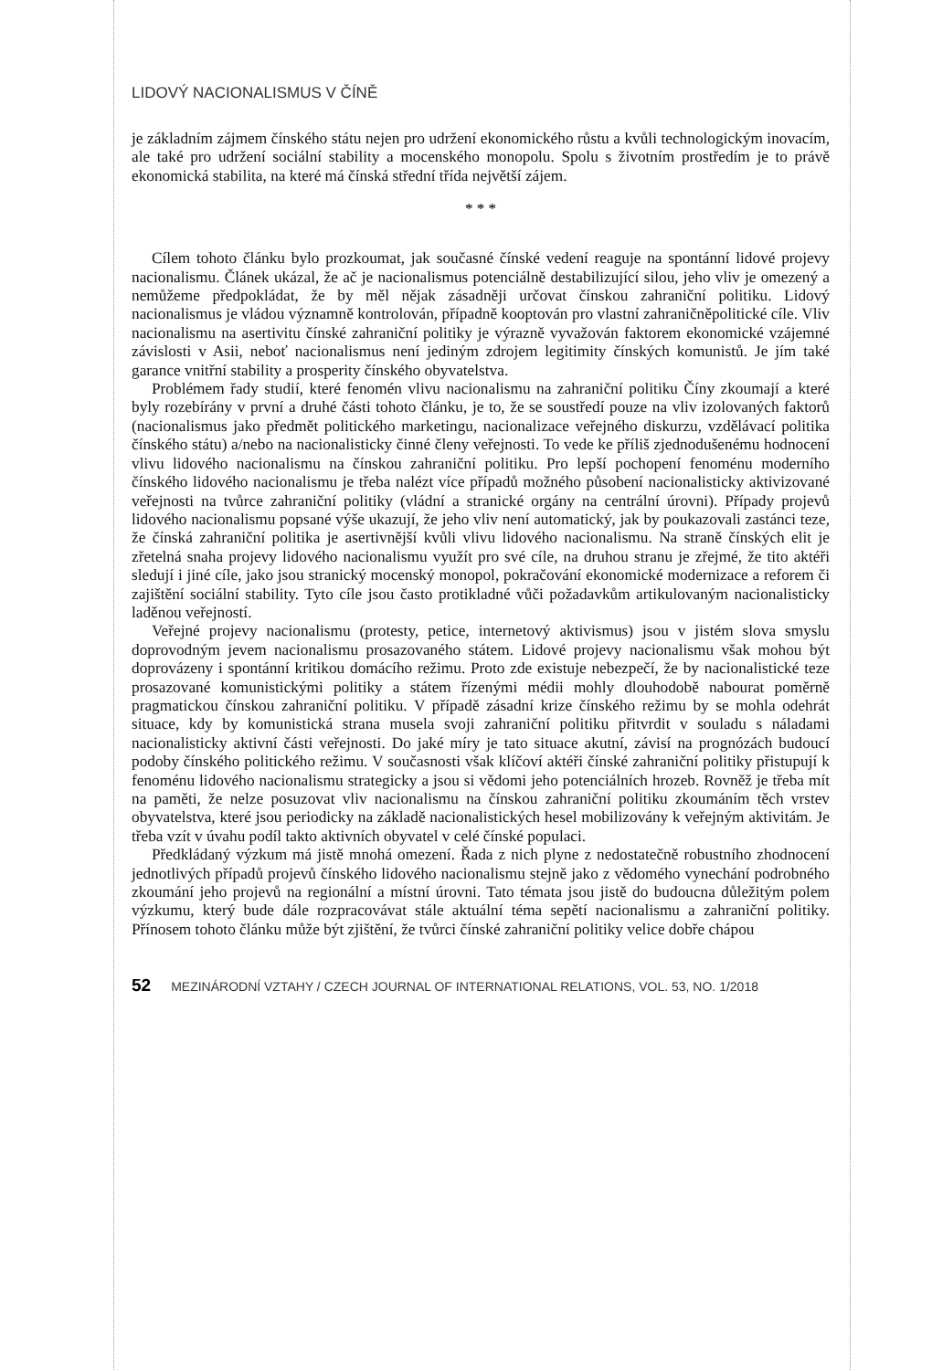LIDOVÝ NACIONALISMUS V ČÍNĚ
je základním zájmem čínského státu nejen pro udržení ekonomického růstu a kvůli technologickým inovacím, ale také pro udržení sociální stability a mocenského monopolu. Spolu s životním prostředím je to právě ekonomická stabilita, na které má čínská střední třída největší zájem.
* * *
Cílem tohoto článku bylo prozkoumat, jak současné čínské vedení reaguje na spontánní lidové projevy nacionalismu. Článek ukázal, že ač je nacionalismus potenciálně destabilizující silou, jeho vliv je omezený a nemůžeme předpokládat, že by měl nějak zásadněji určovat čínskou zahraniční politiku. Lidový nacionalismus je vládou významně kontrolován, případně kooptován pro vlastní zahraničněpolitické cíle. Vliv nacionalismu na asertivitu čínské zahraniční politiky je výrazně vyvažován faktorem ekonomické vzájemné závislosti v Asii, neboť nacionalismus není jediným zdrojem legitimity čínských komunistů. Je jím také garance vnitřní stability a prosperity čínského obyvatelstva.
Problémem řady studií, které fenomén vlivu nacionalismu na zahraniční politiku Číny zkoumají a které byly rozebírány v první a druhé části tohoto článku, je to, že se soustředí pouze na vliv izolovaných faktorů (nacionalismus jako předmět politického marketingu, nacionalizace veřejného diskurzu, vzdělávací politika čínského státu) a/nebo na nacionalisticky činné členy veřejnosti. To vede ke příliš zjednodušenému hodnocení vlivu lidového nacionalismu na čínskou zahraniční politiku. Pro lepší pochopení fenoménu moderního čínského lidového nacionalismu je třeba nalézt více případů možného působení nacionalisticky aktivizované veřejnosti na tvůrce zahraniční politiky (vládní a stranické orgány na centrální úrovni). Případy projevů lidového nacionalismu popsané výše ukazují, že jeho vliv není automatický, jak by poukazovali zastánci teze, že čínská zahraniční politika je asertivnější kvůli vlivu lidového nacionalismu. Na straně čínských elit je zřetelná snaha projevy lidového nacionalismu využít pro své cíle, na druhou stranu je zřejmé, že tito aktéři sledují i jiné cíle, jako jsou stranický mocenský monopol, pokračování ekonomické modernizace a reforem či zajištění sociální stability. Tyto cíle jsou často protikladné vůči požadavkům artikulovaným nacionalisticky laděnou veřejností.
Veřejné projevy nacionalismu (protesty, petice, internetový aktivismus) jsou v jistém slova smyslu doprovodným jevem nacionalismu prosazovaného státem. Lidové projevy nacionalismu však mohou být doprovázeny i spontánní kritikou domácího režimu. Proto zde existuje nebezpečí, že by nacionalistické teze prosazované komunistickými politiky a státem řízenými médii mohly dlouhodobě nabourat poměrně pragmatickou čínskou zahraniční politiku. V případě zásadní krize čínského režimu by se mohla odehrát situace, kdy by komunistická strana musela svoji zahraniční politiku přitvrdit v souladu s náladami nacionalisticky aktivní části veřejnosti. Do jaké míry je tato situace akutní, závisí na prognózách budoucí podoby čínského politického režimu. V současnosti však klíčoví aktéři čínské zahraniční politiky přistupují k fenoménu lidového nacionalismu strategicky a jsou si vědomi jeho potenciálních hrozeb. Rovněž je třeba mít na paměti, že nelze posuzovat vliv nacionalismu na čínskou zahraniční politiku zkoumáním těch vrstev obyvatelstva, které jsou periodicky na základě nacionalistických hesel mobilizovány k veřejným aktivitám. Je třeba vzít v úvahu podíl takto aktivních obyvatel v celé čínské populaci.
Předkládaný výzkum má jistě mnohá omezení. Řada z nich plyne z nedostatečně robustního zhodnocení jednotlivých případů projevů čínského lidového nacionalismu stejně jako z vědomého vynechání podrobného zkoumání jeho projevů na regionální a místní úrovni. Tato témata jsou jistě do budoucna důležitým polem výzkumu, který bude dále rozpracovávat stále aktuální téma sepětí nacionalismu a zahraniční politiky. Přínosem tohoto článku může být zjištění, že tvůrci čínské zahraniční politiky velice dobře chápou
52 MEZINÁRODNÍ VZTAHY / CZECH JOURNAL OF INTERNATIONAL RELATIONS, VOL. 53, NO. 1/2018